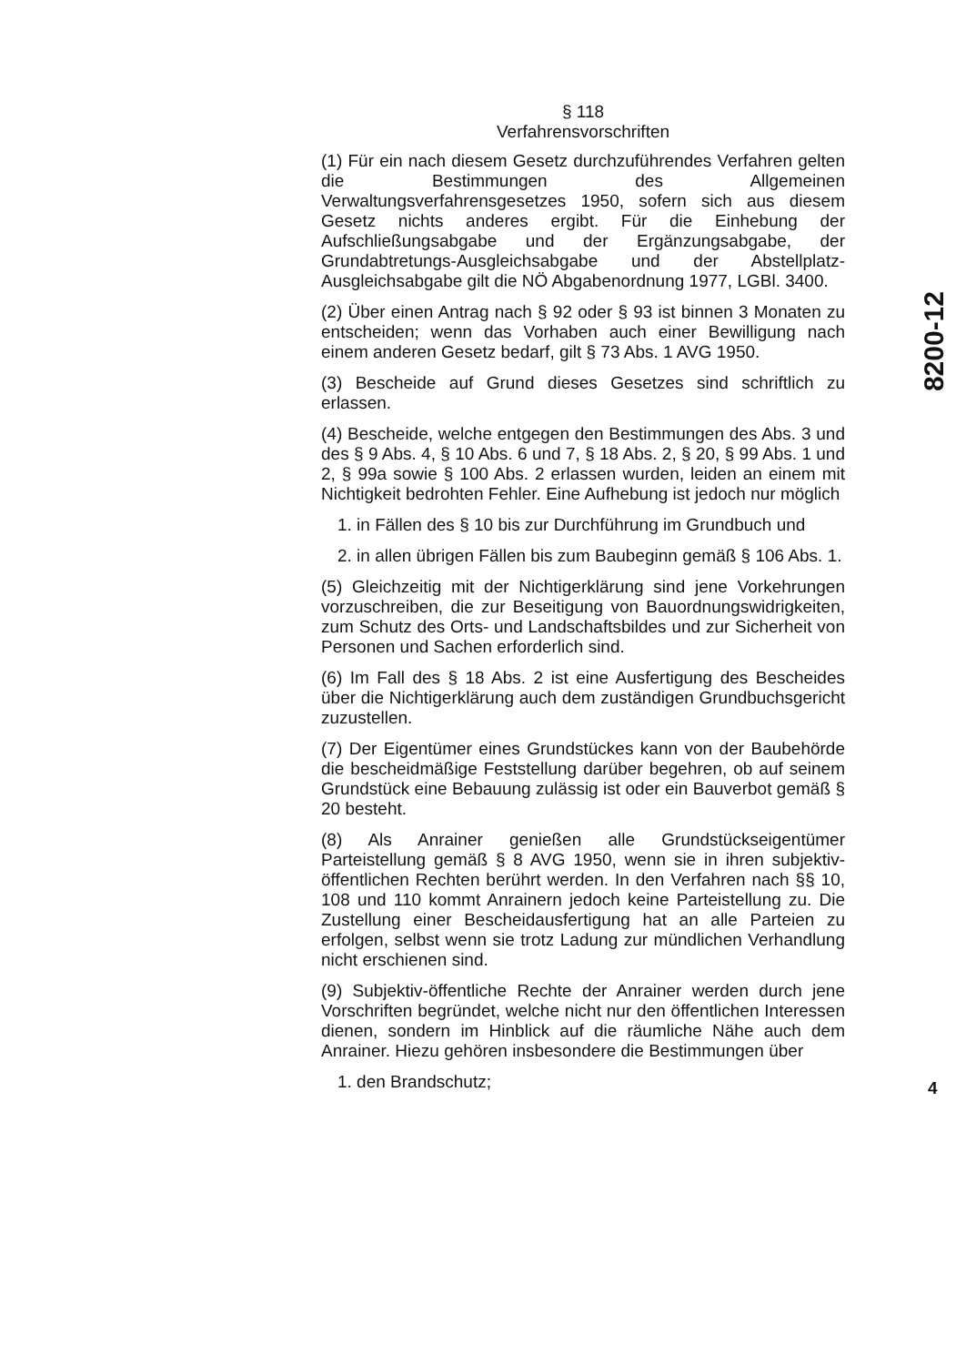§ 118
Verfahrensvorschriften
(1) Für ein nach diesem Gesetz durchzuführendes Verfahren gelten die Bestimmungen des Allgemeinen Verwaltungsverfahrensgesetzes 1950, sofern sich aus diesem Gesetz nichts anderes ergibt. Für die Einhebung der Aufschließungsabgabe und der Ergänzungsabgabe, der Grundabtretungs-Ausgleichsabgabe und der Abstellplatz-Ausgleichsabgabe gilt die NÖ Abgabenordnung 1977, LGBl. 3400.
(2) Über einen Antrag nach § 92 oder § 93 ist binnen 3 Monaten zu entscheiden; wenn das Vorhaben auch einer Bewilligung nach einem anderen Gesetz bedarf, gilt § 73 Abs. 1 AVG 1950.
(3) Bescheide auf Grund dieses Gesetzes sind schriftlich zu erlassen.
(4) Bescheide, welche entgegen den Bestimmungen des Abs. 3 und des § 9 Abs. 4, § 10 Abs. 6 und 7, § 18 Abs. 2, § 20, § 99 Abs. 1 und 2, § 99a sowie § 100 Abs. 2 erlassen wurden, leiden an einem mit Nichtigkeit bedrohten Fehler. Eine Aufhebung ist jedoch nur möglich
1. in Fällen des § 10 bis zur Durchführung im Grundbuch und
2. in allen übrigen Fällen bis zum Baubeginn gemäß § 106 Abs. 1.
(5) Gleichzeitig mit der Nichtigerklärung sind jene Vorkehrungen vorzuschreiben, die zur Beseitigung von Bauordnungswidrigkeiten, zum Schutz des Orts- und Landschaftsbildes und zur Sicherheit von Personen und Sachen erforderlich sind.
(6) Im Fall des § 18 Abs. 2 ist eine Ausfertigung des Bescheides über die Nichtigerklärung auch dem zuständigen Grundbuchsgericht zuzustellen.
(7) Der Eigentümer eines Grundstückes kann von der Baubehörde die bescheidmäßige Feststellung darüber begehren, ob auf seinem Grundstück eine Bebauung zulässig ist oder ein Bauverbot gemäß § 20 besteht.
(8) Als Anrainer genießen alle Grundstückseigentümer Parteistellung gemäß § 8 AVG 1950, wenn sie in ihren subjektiv-öffentlichen Rechten berührt werden. In den Verfahren nach §§ 10, 108 und 110 kommt Anrainern jedoch keine Parteistellung zu. Die Zustellung einer Bescheidausfertigung hat an alle Parteien zu erfolgen, selbst wenn sie trotz Ladung zur mündlichen Verhandlung nicht erschienen sind.
(9) Subjektiv-öffentliche Rechte der Anrainer werden durch jene Vorschriften begründet, welche nicht nur den öffentlichen Interessen dienen, sondern im Hinblick auf die räumliche Nähe auch dem Anrainer. Hiezu gehören insbesondere die Bestimmungen über
1. den Brandschutz;
8200-12
4